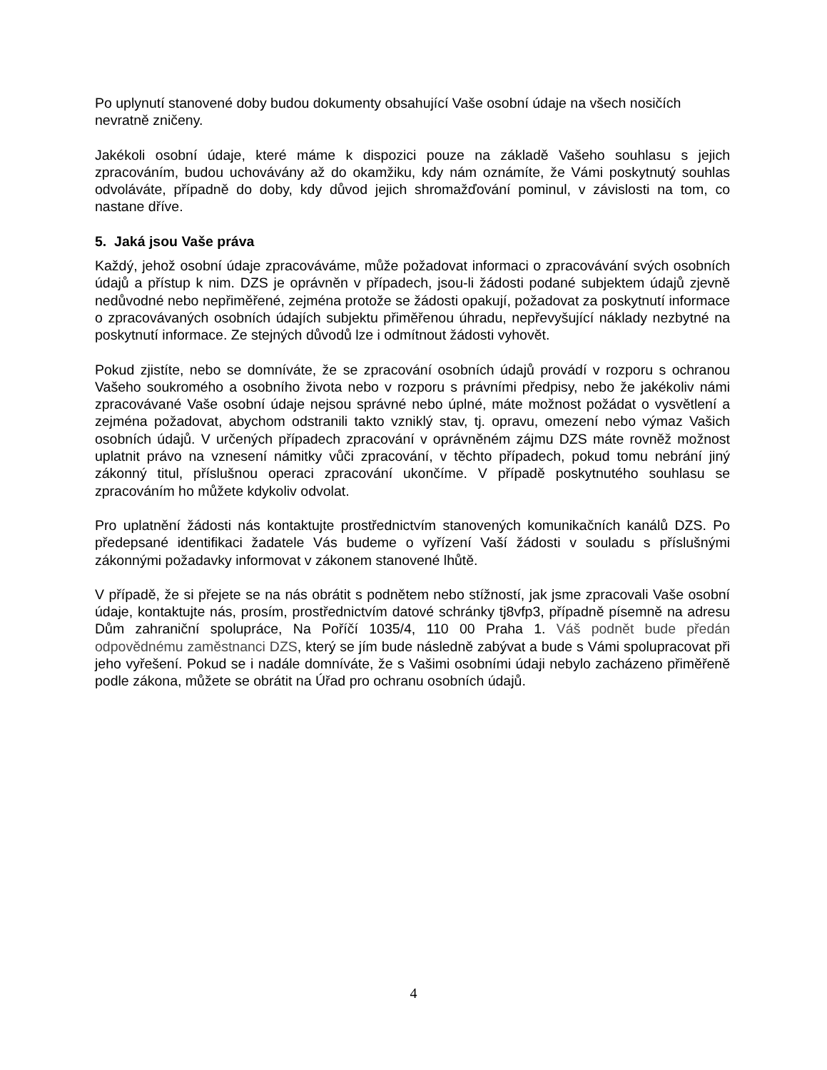Po uplynutí stanovené doby budou dokumenty obsahující Vaše osobní údaje na všech nosičích nevratně zničeny.
Jakékoli osobní údaje, které máme k dispozici pouze na základě Vašeho souhlasu s jejich zpracováním, budou uchovávány až do okamžiku, kdy nám oznámíte, že Vámi poskytnutý souhlas odvoláváte, případně do doby, kdy důvod jejich shromažďování pominul, v závislosti na tom, co nastane dříve.
5. Jaká jsou Vaše práva
Každý, jehož osobní údaje zpracováváme, může požadovat informaci o zpracovávání svých osobních údajů a přístup k nim. DZS je oprávněn v případech, jsou-li žádosti podané subjektem údajů zjevně nedůvodné nebo nepřiměřené, zejména protože se žádosti opakují, požadovat za poskytnutí informace o zpracovávaných osobních údajích subjektu přiměřenou úhradu, nepřevyšující náklady nezbytné na poskytnutí informace. Ze stejných důvodů lze i odmítnout žádosti vyhovět.
Pokud zjistíte, nebo se domníváte, že se zpracování osobních údajů provádí v rozporu s ochranou Vašeho soukromého a osobního života nebo v rozporu s právními předpisy, nebo že jakékoliv námi zpracovávané Vaše osobní údaje nejsou správné nebo úplné, máte možnost požádat o vysvětlení a zejména požadovat, abychom odstranili takto vzniklý stav, tj. opravu, omezení nebo výmaz Vašich osobních údajů. V určených případech zpracování v oprávněném zájmu DZS máte rovněž možnost uplatnit právo na vznesení námitky vůči zpracování, v těchto případech, pokud tomu nebrání jiný zákonný titul, příslušnou operaci zpracování ukončíme. V případě poskytnutého souhlasu se zpracováním ho můžete kdykoliv odvolat.
Pro uplatnění žádosti nás kontaktujte prostřednictvím stanovených komunikačních kanálů DZS. Po předepsané identifikaci žadatele Vás budeme o vyřízení Vaší žádosti v souladu s příslušnými zákonnými požadavky informovat v zákonem stanovené lhůtě.
V případě, že si přejete se na nás obrátit s podnětem nebo stížností, jak jsme zpracovali Vaše osobní údaje, kontaktujte nás, prosím, prostřednictvím datové schránky tj8vfp3, případně písemně na adresu Dům zahraniční spolupráce, Na Poříčí 1035/4, 110 00 Praha 1. Váš podnět bude předán odpovědnému zaměstnanci DZS, který se jím bude následně zabývat a bude s Vámi spolupracovat při jeho vyřešení. Pokud se i nadále domníváte, že s Vašimi osobními údaji nebylo zacházeno přiměřeně podle zákona, můžete se obrátit na Úřad pro ochranu osobních údajů.
4